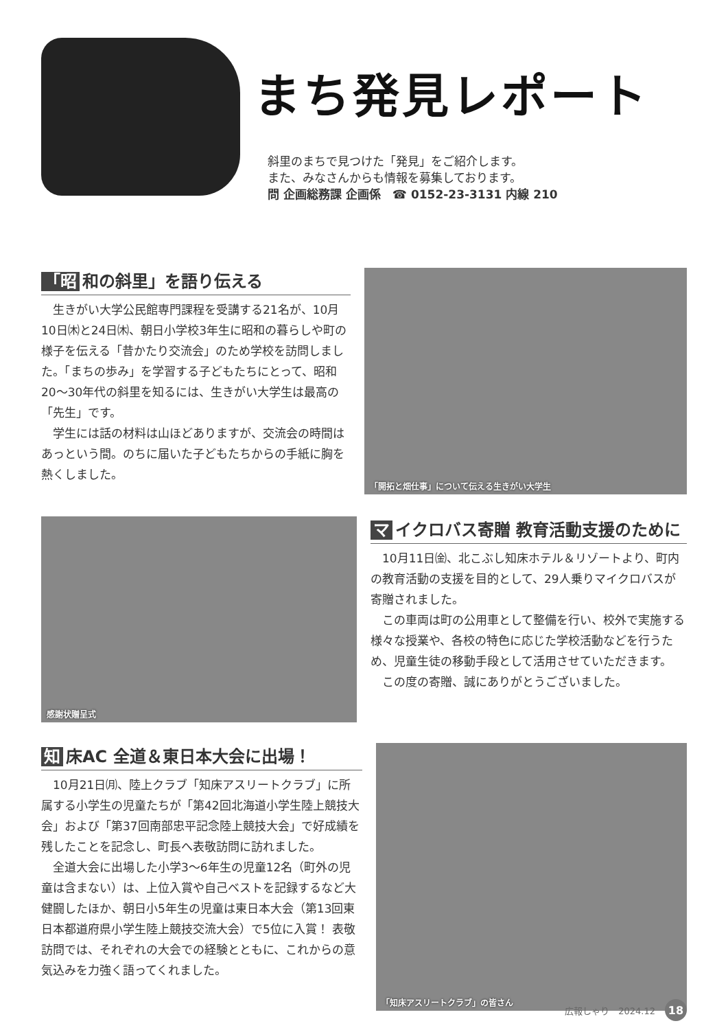まち発見レポート
斜里のまちで見つけた「発見」をご紹介します。
また、みなさんからも情報を募集しております。
問 企画総務課 企画係　☎ 0152-23-3131 内線 210
「昭 和の斜里」を語り伝える
生きがい大学公民館専門課程を受講する21名が、10月10日㈭と24日㈭、朝日小学校3年生に昭和の暮らしや町の様子を伝える「昔かたり交流会」のため学校を訪問しました。「まちの歩み」を学習する子どもたちにとって、昭和20～30年代の斜里を知るには、生きがい大学生は最高の「先生」です。
学生には話の材料は山ほどありますが、交流会の時間はあっという間。のちに届いた子どもたちからの手紙に胸を熱くしました。
「開拓と畑仕事」について伝える生きがい大学生
感謝状贈呈式
マ イクロバス寄贈 教育活動支援のために
10月11日㈮、北こぶし知床ホテル＆リゾートより、町内の教育活動の支援を目的として、29人乗りマイクロバスが寄贈されました。
この車両は町の公用車として整備を行い、校外で実施する様々な授業や、各校の特色に応じた学校活動などを行うため、児童生徒の移動手段として活用させていただきます。
この度の寄贈、誠にありがとうございました。
知 床AC 全道＆東日本大会に出場！
10月21日㈪、陸上クラブ「知床アスリートクラブ」に所属する小学生の児童たちが「第42回北海道小学生陸上競技大会」および「第37回南部忠平記念陸上競技大会」で好成績を残したことを記念し、町長へ表敬訪問に訪れました。
全道大会に出場した小学3～6年生の児童12名（町外の児童は含まない）は、上位入賞や自己ベストを記録するなど大健闘したほか、朝日小5年生の児童は東日本大会（第13回東日本都道府県小学生陸上競技交流大会）で5位に入賞！ 表敬訪問では、それぞれの大会での経験とともに、これからの意気込みを力強く語ってくれました。
「知床アスリートクラブ」の皆さん
広報しゃり　2024.12 18